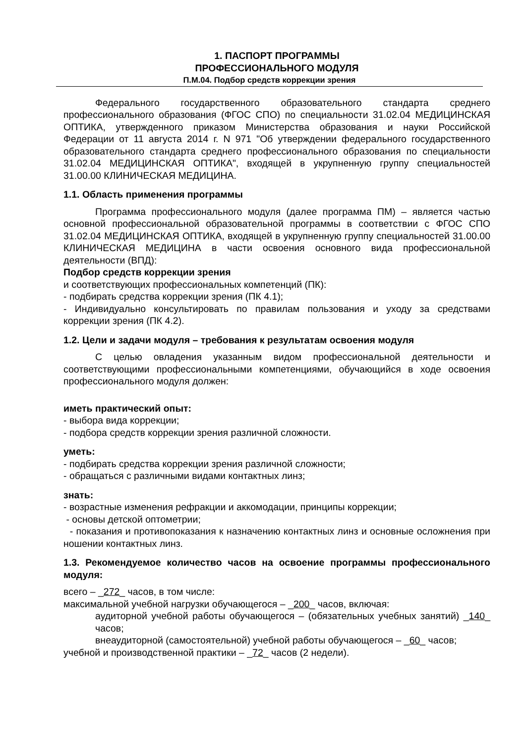1. ПАСПОРТ ПРОГРАММЫ
ПРОФЕССИОНАЛЬНОГО МОДУЛЯ
П.М.04. Подбор средств коррекции зрения
Федерального государственного образовательного стандарта среднего профессионального образования (ФГОС СПО) по специальности 31.02.04 МЕДИЦИНСКАЯ ОПТИКА, утвержденного приказом Министерства образования и науки Российской Федерации от 11 августа 2014 г. N 971 "Об утверждении федерального государственного образовательного стандарта среднего профессионального образования по специальности 31.02.04 МЕДИЦИНСКАЯ ОПТИКА", входящей в укрупненную группу специальностей 31.00.00 КЛИНИЧЕСКАЯ МЕДИЦИНА.
1.1. Область применения программы
Программа профессионального модуля (далее программа ПМ) – является частью основной профессиональной образовательной программы в соответствии с ФГОС СПО 31.02.04 МЕДИЦИНСКАЯ ОПТИКА, входящей в укрупненную группу специальностей 31.00.00 КЛИНИЧЕСКАЯ МЕДИЦИНА в части освоения основного вида профессиональной деятельности (ВПД):
Подбор средств коррекции зрения
и соответствующих профессиональных компетенций (ПК):
- подбирать средства коррекции зрения (ПК 4.1);
- Индивидуально консультировать по правилам пользования и уходу за средствами коррекции зрения (ПК 4.2).
1.2. Цели и задачи модуля – требования к результатам освоения модуля
С целью овладения указанным видом профессиональной деятельности и соответствующими профессиональными компетенциями, обучающийся в ходе освоения профессионального модуля должен:
иметь практический опыт:
- выбора вида коррекции;
- подбора средств коррекции зрения различной сложности.
уметь:
- подбирать средства коррекции зрения различной сложности;
- обращаться с различными видами контактных линз;
знать:
- возрастные изменения рефракции и аккомодации, принципы коррекции;
- основы детской оптометрии;
- показания и противопоказания к назначению контактных линз и основные осложнения при ношении контактных линз.
1.3. Рекомендуемое количество часов на освоение программы профессионального модуля:
всего – _272_ часов, в том числе:
максимальной учебной нагрузки обучающегося – _200_ часов, включая:
аудиторной учебной работы обучающегося – (обязательных учебных занятий) _140_ часов;
внеаудиторной (самостоятельной) учебной работы обучающегося – _60_ часов;
учебной и производственной практики – _72_ часов (2 недели).